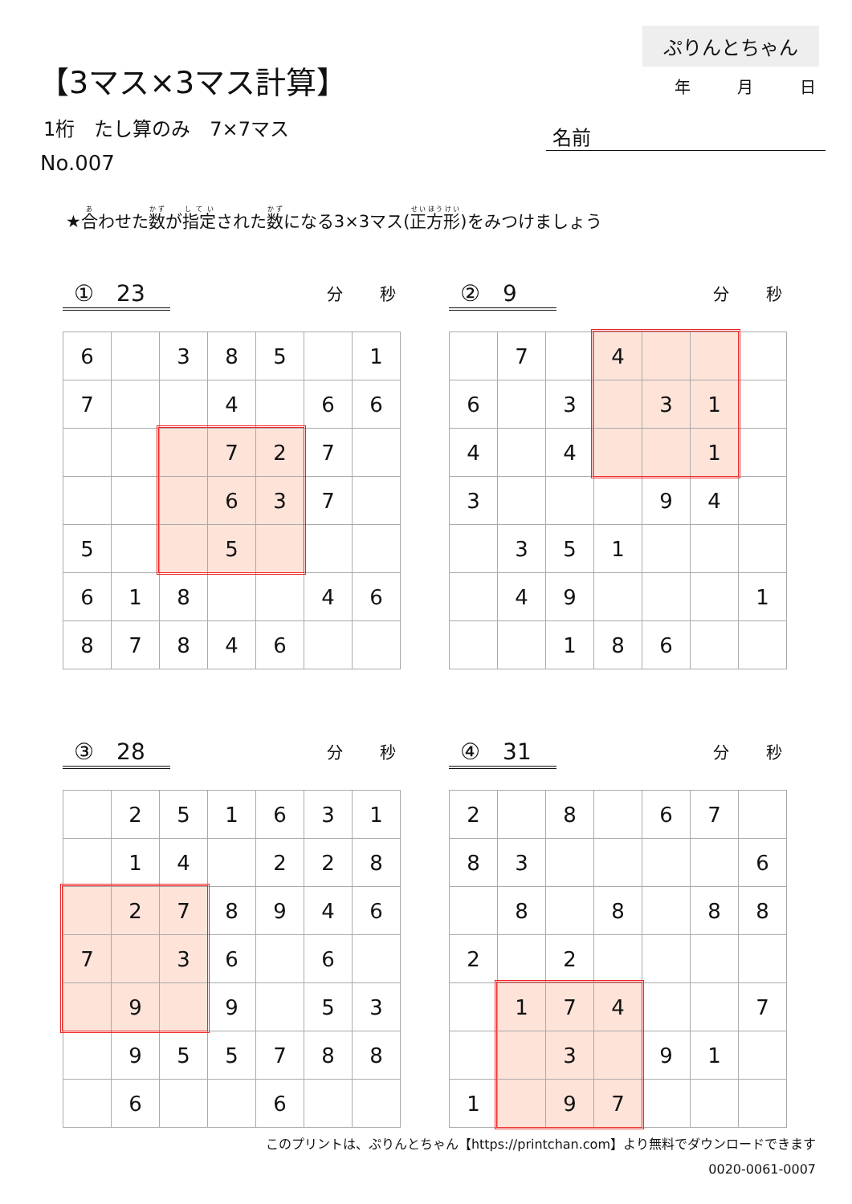【3マス×3マス計算】
1桁　たし算のみ　7×7マス
No.007
ぷりんとちゃん
年 月 日
名前
★合わせた数が指定された数になる3×3マス(正方形)をみつけましょう
①　23
分 秒
| 6 | | 3 | 8 | 5 | | 1 |
| 7 | | | 4 | | 6 | 6 |
| | | | 7 | 2 | 7 | |
| | | | 6 | 3 | 7 | |
| 5 | | | 5 | | | |
| 6 | 1 | 8 | | | 4 | 6 |
| 8 | 7 | 8 | 4 | 6 | | |
②　9
分 秒
| | 7 | | 4 | | | |
| 6 | | 3 | | 3 | 1 | |
| 4 | | 4 | | | 1 | |
| 3 | | | | 9 | 4 | |
| | 3 | 5 | 1 | | | |
| | 4 | 9 | | | | 1 |
| | | 1 | 8 | 6 | | |
③　28
分 秒
| | 2 | 5 | 1 | 6 | 3 | 1 |
| | 1 | 4 | | 2 | 2 | 8 |
| | 2 | 7 | 8 | 9 | 4 | 6 |
| 7 | | 3 | 6 | | 6 | |
| | 9 | | 9 | | 5 | 3 |
| | 9 | 5 | 5 | 7 | 8 | 8 |
| | 6 | | | 6 | | |
④　31
分 秒
| 2 | | 8 | | 6 | 7 | |
| 8 | 3 | | | | | 6 |
| | 8 | | 8 | | 8 | 8 |
| 2 | | 2 | | | | |
| | 1 | 7 | 4 | | | 7 |
| | | 3 | | 9 | 1 | |
| 1 | | 9 | 7 | | | |
このプリントは、ぷりんとちゃん【https://printchan.com】より無料でダウンロードできます
0020-0061-0007